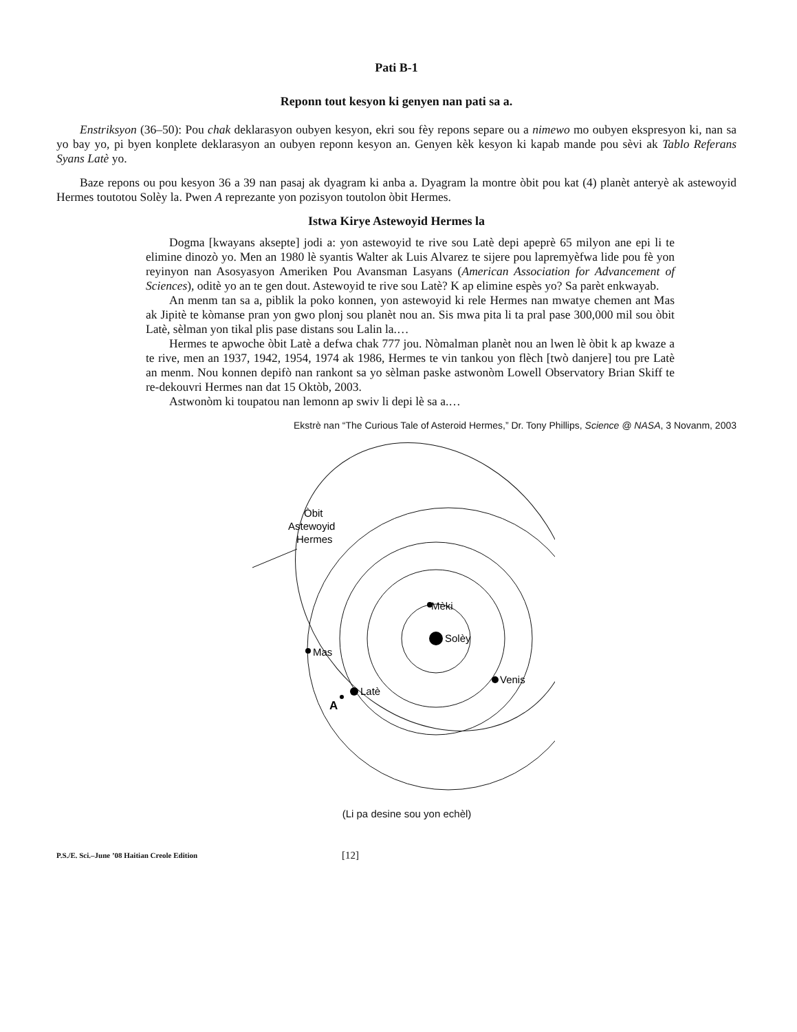Pati B-1
Reponn tout kesyon ki genyen nan pati sa a.
Enstriksyon (36–50): Pou chak deklarasyon oubyen kesyon, ekri sou fèy repons separe ou a nimewo mo oubyen ekspresyon ki, nan sa yo bay yo, pi byen konplete deklarasyon an oubyen reponn kesyon an. Genyen kèk kesyon ki kapab mande pou sèvi ak Tablo Referans Syans Latè yo.
Baze repons ou pou kesyon 36 a 39 nan pasaj ak dyagram ki anba a. Dyagram la montre òbit pou kat (4) planèt anteryè ak astewoyid Hermes toutotou Solèy la. Pwen A reprezante yon pozisyon toutolon òbit Hermes.
Istwa Kirye Astewoyid Hermes la
Dogma [kwayans aksepte] jodi a: yon astewoyid te rive sou Latè depi apeprè 65 milyon ane epi li te elimine dinozò yo. Men an 1980 lè syantis Walter ak Luis Alvarez te sijere pou lapremyèfwa lide pou fè yon reyinyon nan Asosyasyon Ameriken Pou Avansman Lasyans (American Association for Advancement of Sciences), oditè yo an te gen dout. Astewoyid te rive sou Latè? K ap elimine espès yo? Sa parèt enkwayab.
An menm tan sa a, piblik la poko konnen, yon astewoyid ki rele Hermes nan mwatye chemen ant Mas ak Jipitè te kòmanse pran yon gwo plonj sou planèt nou an. Sis mwa pita li ta pral pase 300,000 mil sou òbit Latè, sèlman yon tikal plis pase distans sou Lalin la.…
Hermes te apwoche òbit Latè a defwa chak 777 jou. Nòmalman planèt nou an lwen lè òbit k ap kwaze a te rive, men an 1937, 1942, 1954, 1974 ak 1986, Hermes te vin tankou yon flèch [twò danjere] tou pre Latè an menm. Nou konnen depifò nan rankont sa yo sèlman paske astwonòm Lowell Observatory Brian Skiff te re-dekouvri Hermes nan dat 15 Oktòb, 2003.
Astwonòm ki toupatou nan lemonn ap swiv li depi lè sa a.…
Ekstrè nan “The Curious Tale of Asteroid Hermes,” Dr. Tony Phillips, Science @ NASA, 3 Novanm, 2003
Mèki
Solèy
Mas
Latè
Venis
A
Òbit
Astewoyid
Hermes
(Li pa desine sou yon echèl)
P.S./E. Sci.–June ’08 Haitian Creole Edition [12]